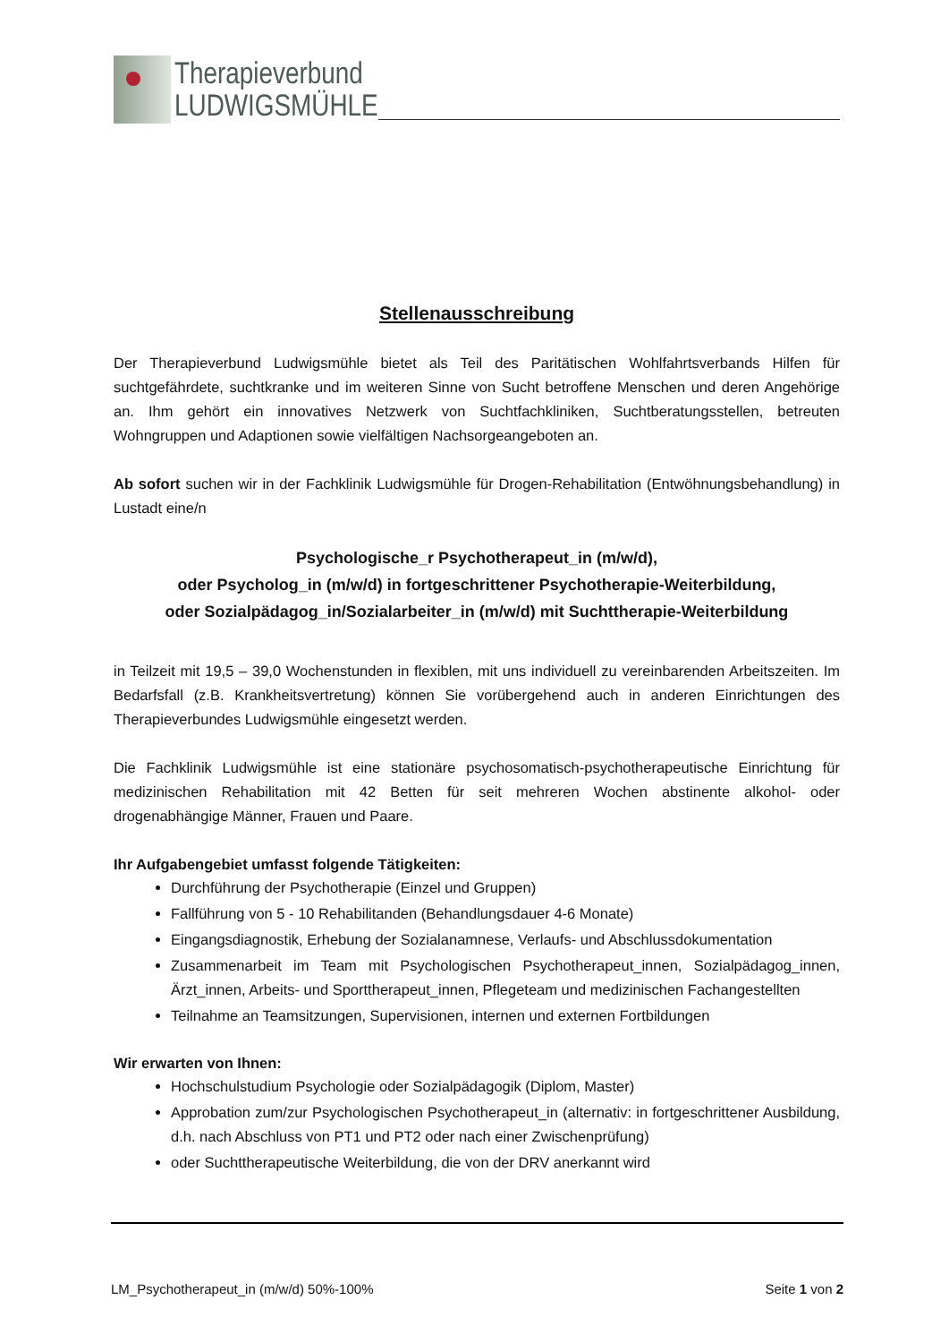Therapieverbund
LUDWIGSMÜHLE
Stellenausschreibung
Der Therapieverbund Ludwigsmühle bietet als Teil des Paritätischen Wohlfahrtsverbands Hilfen für suchtgefährdete, suchtkranke und im weiteren Sinne von Sucht betroffene Menschen und deren Angehörige an. Ihm gehört ein innovatives Netzwerk von Suchtfachkliniken, Suchtberatungsstellen, betreuten Wohngruppen und Adaptionen sowie vielfältigen Nachsorgeangeboten an.
Ab sofort suchen wir in der Fachklinik Ludwigsmühle für Drogen-Rehabilitation (Entwöhnungsbehandlung) in Lustadt eine/n
Psychologische_r Psychotherapeut_in (m/w/d),
oder Psycholog_in (m/w/d) in fortgeschrittener Psychotherapie-Weiterbildung,
oder Sozialpädagog_in/Sozialarbeiter_in (m/w/d) mit Suchttherapie-Weiterbildung
in Teilzeit mit 19,5 – 39,0 Wochenstunden in flexiblen, mit uns individuell zu vereinbarenden Arbeitszeiten. Im Bedarfsfall (z.B. Krankheitsvertretung) können Sie vorübergehend auch in anderen Einrichtungen des Therapieverbundes Ludwigsmühle eingesetzt werden.
Die Fachklinik Ludwigsmühle ist eine stationäre psychosomatisch-psychotherapeutische Einrichtung für medizinischen Rehabilitation mit 42 Betten für seit mehreren Wochen abstinente alkohol- oder drogenabhängige Männer, Frauen und Paare.
Ihr Aufgabengebiet umfasst folgende Tätigkeiten:
Durchführung der Psychotherapie (Einzel und Gruppen)
Fallführung von 5 - 10 Rehabilitanden (Behandlungsdauer 4-6 Monate)
Eingangsdiagnostik, Erhebung der Sozialanamnese, Verlaufs- und Abschlussdokumentation
Zusammenarbeit im Team mit Psychologischen Psychotherapeut_innen, Sozialpädagog_innen, Ärzt_innen, Arbeits- und Sporttherapeut_innen, Pflegeteam und medizinischen Fachangestellten
Teilnahme an Teamsitzungen, Supervisionen, internen und externen Fortbildungen
Wir erwarten von Ihnen:
Hochschulstudium Psychologie oder Sozialpädagogik (Diplom, Master)
Approbation zum/zur Psychologischen Psychotherapeut_in (alternativ: in fortgeschrittener Ausbildung, d.h. nach Abschluss von PT1 und PT2 oder nach einer Zwischenprüfung)
oder Suchttherapeutische Weiterbildung, die von der DRV anerkannt wird
LM_Psychotherapeut_in (m/w/d) 50%-100% Seite 1 von 2